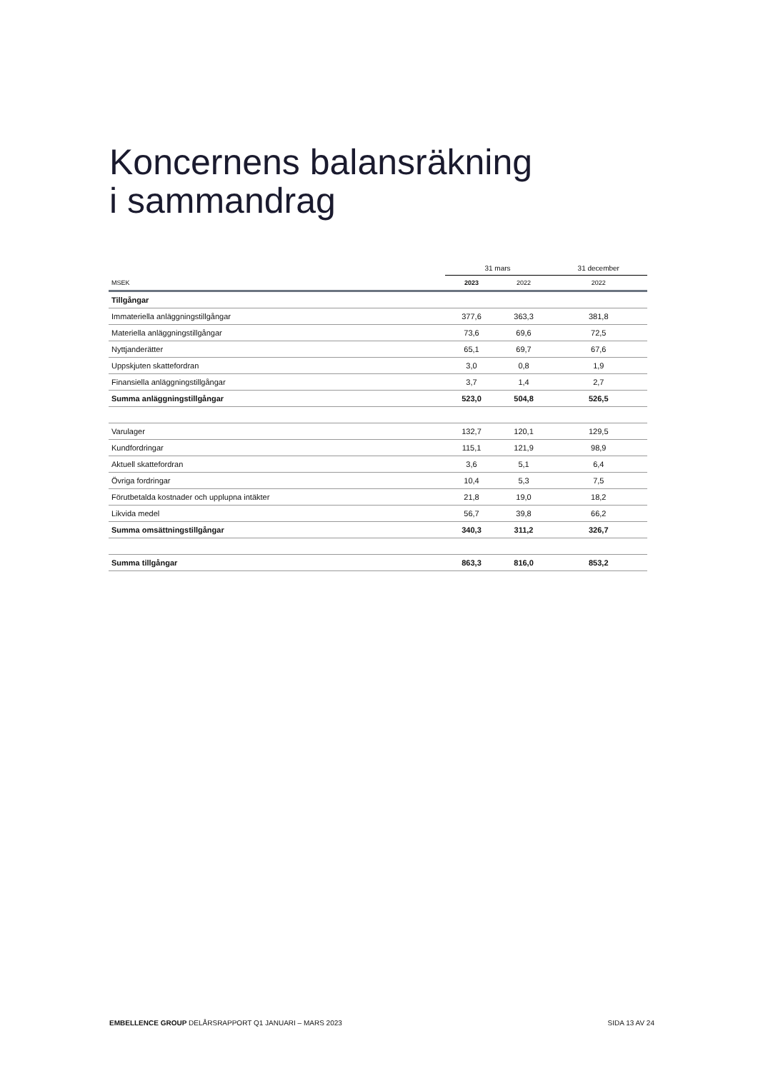Koncernens balansräkning
i sammandrag
| | 31 mars | | 31 december |
| --- | --- | --- | --- |
| MSEK | 2023 | 2022 | 2022 |
| Tillgångar | | | |
| Immateriella anläggningstillgångar | 377,6 | 363,3 | 381,8 |
| Materiella anläggningstillgångar | 73,6 | 69,6 | 72,5 |
| Nyttjanderätter | 65,1 | 69,7 | 67,6 |
| Uppskjuten skattefordran | 3,0 | 0,8 | 1,9 |
| Finansiella anläggningstillgångar | 3,7 | 1,4 | 2,7 |
| Summa anläggningstillgångar | 523,0 | 504,8 | 526,5 |
| Varulager | 132,7 | 120,1 | 129,5 |
| Kundfordringar | 115,1 | 121,9 | 98,9 |
| Aktuell skattefordran | 3,6 | 5,1 | 6,4 |
| Övriga fordringar | 10,4 | 5,3 | 7,5 |
| Förutbetalda kostnader och upplupna intäkter | 21,8 | 19,0 | 18,2 |
| Likvida medel | 56,7 | 39,8 | 66,2 |
| Summa omsättningstillgångar | 340,3 | 311,2 | 326,7 |
| Summa tillgångar | 863,3 | 816,0 | 853,2 |
EMBELLENCE GROUP DELÅRSRAPPORT Q1 JANUARI – MARS 2023 SIDA 13 AV 24